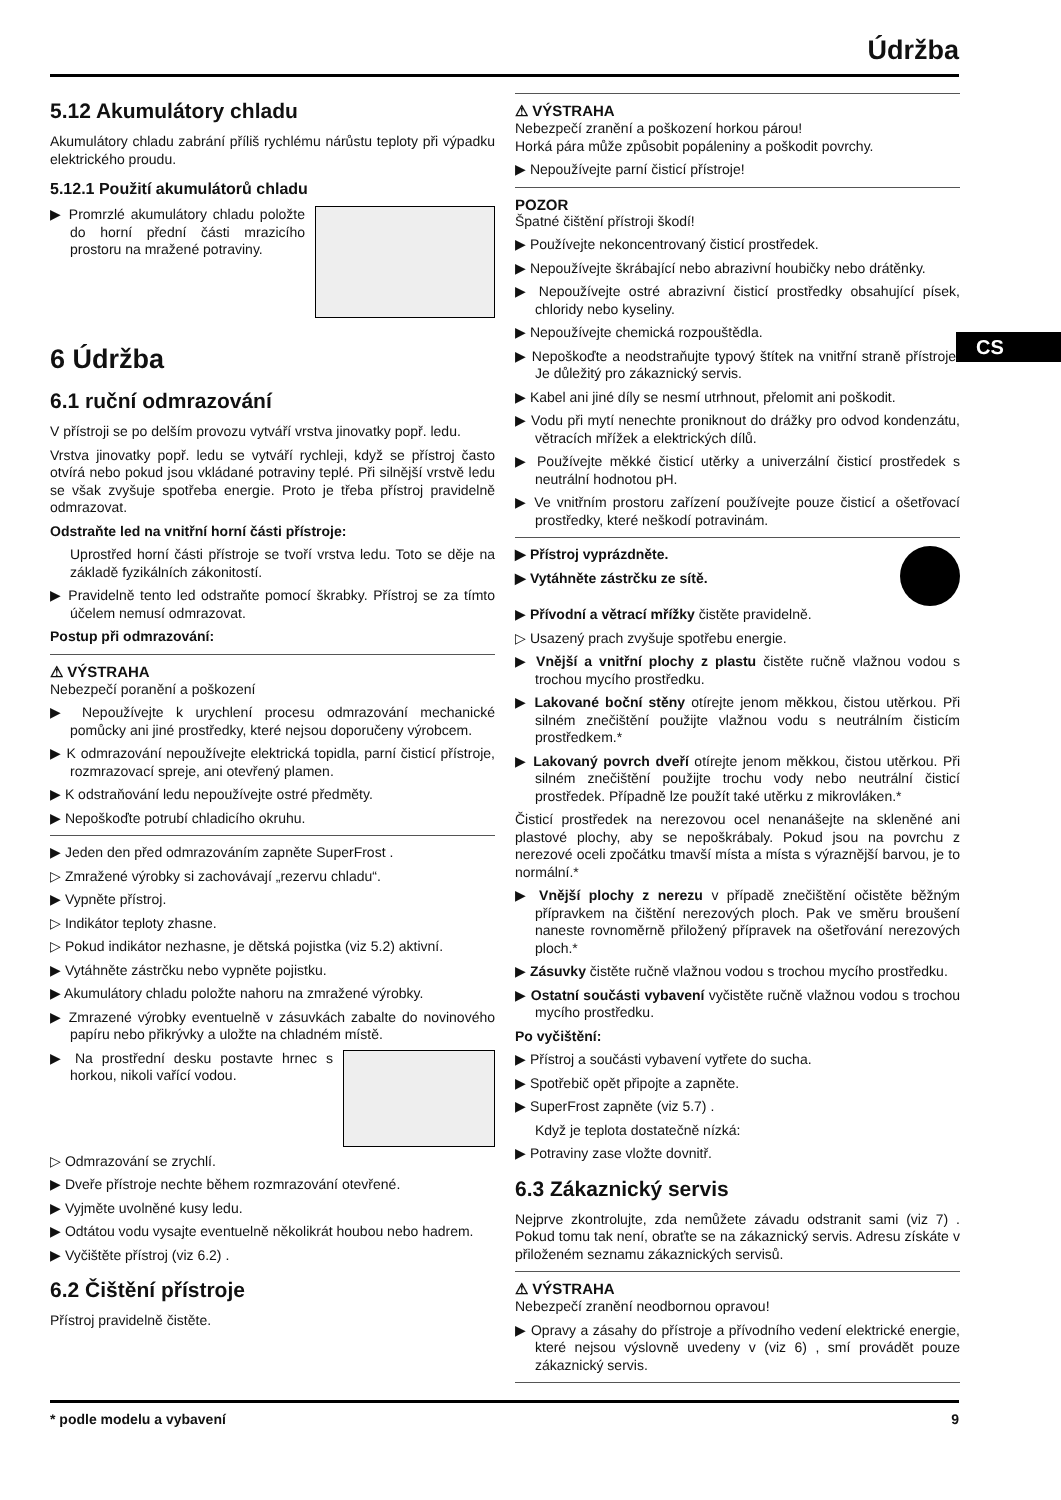Údržba
CS
5.12 Akumulátory chladu
Akumulátory chladu zabrání příliš rychlému nárůstu teploty při výpadku elektrického proudu.
5.12.1 Použití akumulátorů chladu
▶ Promrzlé akumulátory chladu položte do horní přední části mrazicího prostoru na mražené potraviny.
6 Údržba
6.1 ruční odmrazování
V přístroji se po delším provozu vytváří vrstva jinovatky popř. ledu.
Vrstva jinovatky popř. ledu se vytváří rychleji, když se přístroj často otvírá nebo pokud jsou vkládané potraviny teplé. Při silnější vrstvě ledu se však zvyšuje spotřeba energie. Proto je třeba přístroj pravidelně odmrazovat.
Odstraňte led na vnitřní horní části přístroje:
Uprostřed horní části přístroje se tvoří vrstva ledu. Toto se děje na základě fyzikálních zákonitostí.
▶ Pravidelně tento led odstraňte pomocí škrabky. Přístroj se za tímto účelem nemusí odmrazovat.
Postup při odmrazování:
⚠ VÝSTRAHA
Nebezpečí poranění a poškození
▶ Nepoužívejte k urychlení procesu odmrazování mechanické pomůcky ani jiné prostředky, které nejsou doporučeny výrobcem.
▶ K odmrazování nepoužívejte elektrická topidla, parní čisticí přístroje, rozmrazovací spreje, ani otevřený plamen.
▶ K odstraňování ledu nepoužívejte ostré předměty.
▶ Nepoškoďte potrubí chladicího okruhu.
▶ Jeden den před odmrazováním zapněte SuperFrost .
▷ Zmražené výrobky si zachovávají „rezervu chladu“.
▶ Vypněte přístroj.
▷ Indikátor teploty zhasne.
▷ Pokud indikátor nezhasne, je dětská pojistka (viz 5.2) aktivní.
▶ Vytáhněte zástrčku nebo vypněte pojistku.
▶ Akumulátory chladu položte nahoru na zmražené výrobky.
▶ Zmrazené výrobky eventuelně v zásuvkách zabalte do novinového papíru nebo přikrývky a uložte na chladném místě.
▶ Na prostřední desku postavte hrnec s horkou, nikoli vařící vodou.
▷ Odmrazování se zrychlí.
▶ Dveře přístroje nechte během rozmrazování otevřené.
▶ Vyjměte uvolněné kusy ledu.
▶ Odtátou vodu vysajte eventuelně několikrát houbou nebo hadrem.
▶ Vyčištěte přístroj (viz 6.2) .
6.2 Čištění přístroje
Přístroj pravidelně čistěte.
⚠ VÝSTRAHA
Nebezpečí zranění a poškození horkou párou!
Horká pára může způsobit popáleniny a poškodit povrchy.
▶ Nepoužívejte parní čisticí přístroje!
POZOR
Špatné čištění přístroji škodí!
▶ Používejte nekoncentrovaný čisticí prostředek.
▶ Nepoužívejte škrábající nebo abrazivní houbičky nebo drátěnky.
▶ Nepoužívejte ostré abrazivní čisticí prostředky obsahující písek, chloridy nebo kyseliny.
▶ Nepoužívejte chemická rozpouštědla.
▶ Nepoškoďte a neodstraňujte typový štítek na vnitřní straně přístroje. Je důležitý pro zákaznický servis.
▶ Kabel ani jiné díly se nesmí utrhnout, přelomit ani poškodit.
▶ Vodu při mytí nenechte proniknout do drážky pro odvod kondenzátu, větracích mřížek a elektrických dílů.
▶ Používejte měkké čisticí utěrky a univerzální čisticí prostředek s neutrální hodnotou pH.
▶ Ve vnitřním prostoru zařízení používejte pouze čisticí a ošetřovací prostředky, které neškodí potravinám.
▶ Přístroj vyprázdněte.
▶ Vytáhněte zástrčku ze sítě.
▶ Přívodní a větrací mřížky čistěte pravidelně.
▷ Usazený prach zvyšuje spotřebu energie.
▶ Vnější a vnitřní plochy z plastu čistěte ručně vlažnou vodou s trochou mycího prostředku.
▶ Lakované boční stěny otírejte jenom měkkou, čistou utěrkou. Při silném znečištění použijte vlažnou vodu s neutrálním čisticím prostředkem.*
▶ Lakovaný povrch dveří otírejte jenom měkkou, čistou utěrkou. Při silném znečištění použijte trochu vody nebo neutrální čisticí prostředek. Případně lze použít také utěrku z mikrovláken.*
Čisticí prostředek na nerezovou ocel nenanášejte na skleněné ani plastové plochy, aby se nepoškrábaly. Pokud jsou na povrchu z nerezové oceli zpočátku tmavší místa a místa s výraznější barvou, je to normální.*
▶ Vnější plochy z nerezu v případě znečištění očistěte běžným přípravkem na čištění nerezových ploch. Pak ve směru broušení naneste rovnoměrně přiložený přípravek na ošetřování nerezových ploch.*
▶ Zásuvky čistěte ručně vlažnou vodou s trochou mycího prostředku.
▶ Ostatní součásti vybavení vyčistěte ručně vlažnou vodou s trochou mycího prostředku.
Po vyčištění:
▶ Přístroj a součásti vybavení vytřete do sucha.
▶ Spotřebič opět připojte a zapněte.
▶ SuperFrost zapněte (viz 5.7) .
Když je teplota dostatečně nízká:
▶ Potraviny zase vložte dovnitř.
6.3 Zákaznický servis
Nejprve zkontrolujte, zda nemůžete závadu odstranit sami (viz 7) . Pokud tomu tak není, obraťte se na zákaznický servis. Adresu získáte v přiloženém seznamu zákaznických servisů.
⚠ VÝSTRAHA
Nebezpečí zranění neodbornou opravou!
▶ Opravy a zásahy do přístroje a přívodního vedení elektrické energie, které nejsou výslovně uvedeny v (viz 6) , smí provádět pouze zákaznický servis.
* podle modelu a vybavení 9